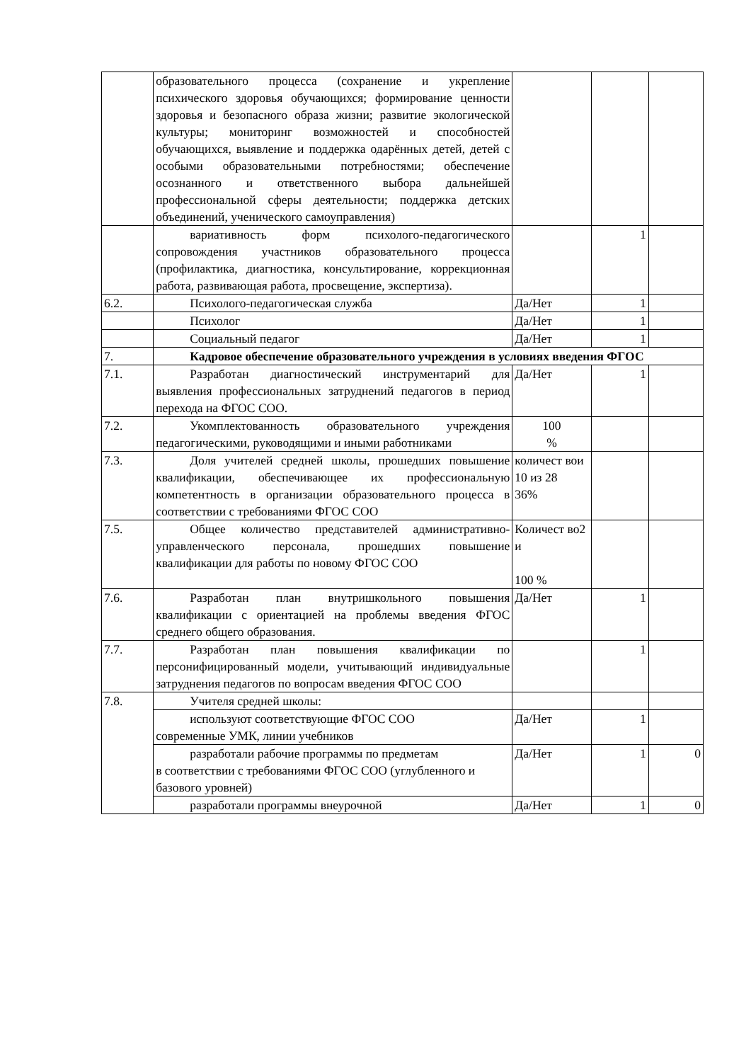| | образовательного процесса (сохранение и укрепление психического здоровья обучающихся; формирование ценности здоровья и безопасного образа жизни; развитие экологической культуры; мониторинг возможностей и способностей обучающихся, выявление и поддержка одарённых детей, детей с особыми образовательными потребностями; обеспечение осознанного и ответственного выбора дальнейшей профессиональной сферы деятельности; поддержка детских объединений, ученического самоуправления) | | | |
| | вариативность форм психолого-педагогического сопровождения участников образовательного процесса (профилактика, диагностика, консультирование, коррекционная работа, развивающая работа, просвещение, экспертиза). | | 1 | |
| 6.2. | Психолого-педагогическая служба | Да/Нет | 1 | |
| | Психолог | Да/Нет | 1 | |
| | Социальный педагог | Да/Нет | 1 | |
| 7. | Кадровое обеспечение образовательного учреждения в условиях введения ФГОС | | | |
| 7.1. | Разработан диагностический инструментарий для выявления профессиональных затруднений педагогов в период перехода на ФГОС СОО. | Да/Нет | 1 | |
| 7.2. | Укомплектованность образовательного учреждения педагогическими, руководящими и иными работниками | 100 % | | |
| 7.3. | Доля учителей средней школы, прошедших повышение квалификации, обеспечивающее их профессиональную компетентность в организации образовательного процесса в соответствии с требованиями ФГОС СОО | количест вои 10 из 28 36% | | |
| 7.5. | Общее количество представителей административно-управленческого персонала, прошедших повышение квалификации для работы по новому ФГОС СОО | Количест во2 и 100 % | | |
| 7.6. | Разработан план внутришкольного повышения квалификации с ориентацией на проблемы введения ФГОС среднего общего образования. | Да/Нет | 1 | |
| 7.7. | Разработан план повышения квалификации по персонифицированный модели, учитывающий индивидуальные затруднения педагогов по вопросам введения ФГОС СОО | | 1 | |
| 7.8. | Учителя средней школы: | | | |
| | используют соответствующие ФГОС СОО современные УМК, линии учебников | Да/Нет | 1 | |
| | разработали рабочие программы по предметам в соответствии с требованиями ФГОС СОО (углубленного и базового уровней) | Да/Нет | 1 | 0 |
| | разработали программы внеурочной | Да/Нет | 1 | 0 |